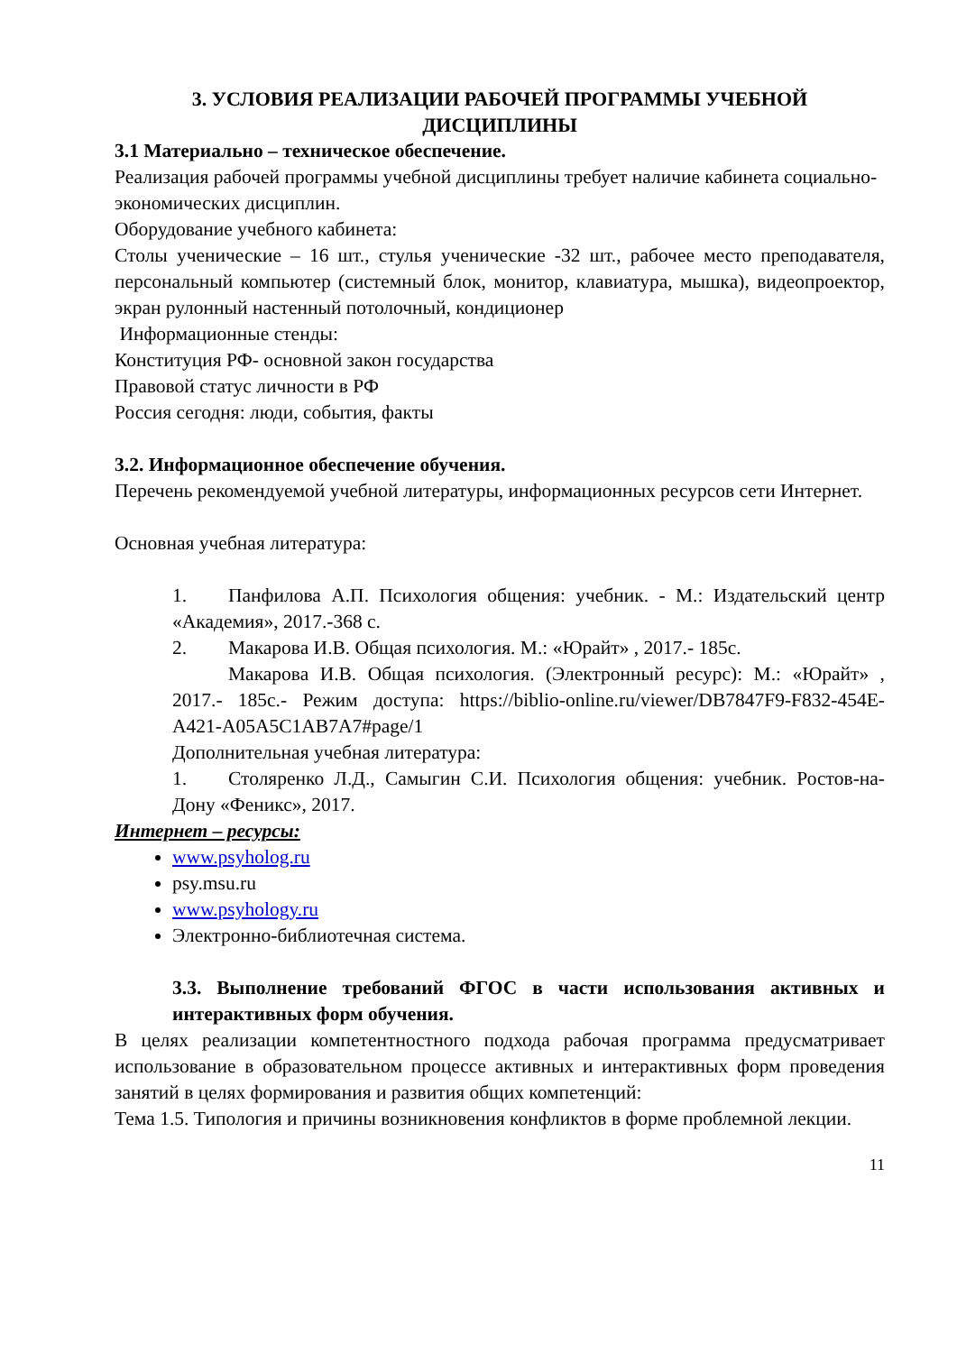3. УСЛОВИЯ РЕАЛИЗАЦИИ РАБОЧЕЙ ПРОГРАММЫ УЧЕБНОЙ ДИСЦИПЛИНЫ
3.1 Материально – техническое обеспечение.
Реализация рабочей программы учебной дисциплины требует наличие кабинета социально-экономических дисциплин.
Оборудование учебного кабинета:
Столы ученические – 16 шт., стулья ученические -32 шт., рабочее место преподавателя, персональный компьютер (системный блок, монитор, клавиатура, мышка), видеопроектор, экран рулонный настенный потолочный, кондиционер
Информационные стенды:
Конституция РФ- основной закон государства
Правовой статус личности в РФ
Россия сегодня: люди, события, факты
3.2. Информационное обеспечение обучения.
Перечень рекомендуемой учебной литературы, информационных ресурсов сети Интернет.
Основная учебная литература:
1. Панфилова А.П. Психология общения: учебник. - М.: Издательский центр «Академия», 2017.-368 с.
2. Макарова И.В. Общая психология. М.: «Юрайт» , 2017.- 185с.
Макарова И.В. Общая психология. (Электронный ресурс): М.: «Юрайт» , 2017.- 185с.- Режим доступа: https://biblio-online.ru/viewer/DB7847F9-F832-454E-A421-A05A5C1AB7A7#page/1
Дополнительная учебная литература:
1. Столяренко Л.Д., Самыгин С.И. Психология общения: учебник. Ростов-на-Дону «Феникс», 2017.
Интернет – ресурсы:
www.psyholog.ru
psy.msu.ru
www.psyhology.ru
Электронно-библиотечная система.
3.3. Выполнение требований ФГОС в части использования активных и интерактивных форм обучения.
В целях реализации компетентностного подхода рабочая программа предусматривает использование в образовательном процессе активных и интерактивных форм проведения занятий в целях формирования и развития общих компетенций:
Тема 1.5. Типология и причины возникновения конфликтов в форме проблемной лекции.
11